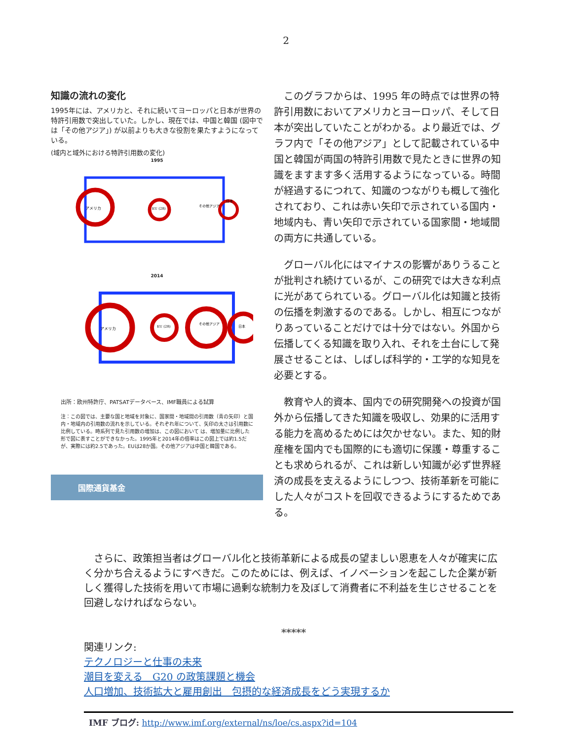2
知識の流れの変化
1995年には、アメリカと、それに続いてヨーロッパと日本が世界の特許引用数で突出していた。しかし、現在では、中国と韓国 (図中では「その他アジア」) が以前よりも大きな役割を果たすようになっている。
(域内と域外における特許引用数の変化)
1995
アメリカ
EU (28)
その他アジア
日本
2014
アメリカ
EU (28)
その他アジア
日本
出所：欧州特許庁、PATSATデータベース、IMF職員による試算
注：この図では、主要な国と地域を対象に、国家間・地域間の引用数（青の矢印）と国内・地域内の引用数の流れを示している。それぞれ年について、矢印の太さは引用数に比例している。時系列で見た引用数の増加は、この図において は、増加量に比例した形で図に表すことができなかった。1995年と2014年の倍率はこの図上では約1.5だが、実際には約2.5であった。EUは28か国。その他アジアは中国と韓国である。
国際通貨基金
このグラフからは、1995 年の時点では世界の特許引用数においてアメリカとヨーロッパ、そして日本が突出していたことがわかる。より最近では、グラフ内で「その他アジア」として記載されている中国と韓国が両国の特許引用数で見たときに世界の知識をますます多く活用するようになっている。時間が経過するにつれて、知識のつながりも概して強化されており、これは赤い矢印で示されている国内・地域内も、青い矢印で示されている国家間・地域間の両方に共通している。
グローバル化にはマイナスの影響がありうることが批判され続けているが、この研究では大きな利点に光があてられている。グローバル化は知識と技術の伝播を刺激するのである。しかし、相互につながりあっていることだけでは十分ではない。外国から伝播してくる知識を取り入れ、それを土台にして発展させることは、しばしば科学的・工学的な知見を必要とする。
教育や人的資本、国内での研究開発への投資が国外から伝播してきた知識を吸収し、効果的に活用する能力を高めるためには欠かせない。また、知的財産権を国内でも国際的にも適切に保護・尊重することも求められるが、これは新しい知識が必ず世界経済の成長を支えるようにしつつ、技術革新を可能にした人々がコストを回収できるようにするためである。
さらに、政策担当者はグローバル化と技術革新による成長の望ましい恩恵を人々が確実に広く分かち合えるようにすべきだ。このためには、例えば、イノベーションを起こした企業が新しく獲得した技術を用いて市場に過剰な統制力を及ぼして消費者に不利益を生じさせることを回避しなければならない。
*****
関連リンク:
テクノロジーと仕事の未来
潮目を変える　G20 の政策課題と機会
人口増加、技術拡大と雇用創出　包摂的な経済成長をどう実現するか
IMF ブログ: http://www.imf.org/external/ns/loe/cs.aspx?id=104